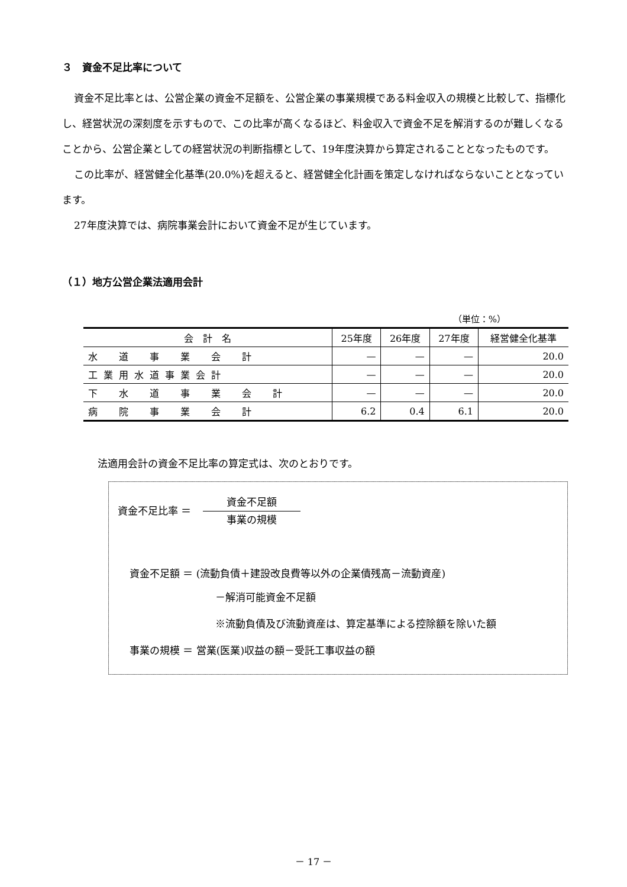３　資金不足比率について
資金不足比率とは、公営企業の資金不足額を、公営企業の事業規模である料金収入の規模と比較して、指標化し、経営状況の深刻度を示すもので、この比率が高くなるほど、料金収入で資金不足を解消するのが難しくなることから、公営企業としての経営状況の判断指標として、19年度決算から算定されることとなったものです。
この比率が、経営健全化基準(20.0%)を超えると、経営健全化計画を策定しなければならないこととなっています。
27年度決算では、病院事業会計において資金不足が生じています。
（１）地方公営企業法適用会計
（単位：%）
| 会 計 名 | 25年度 | 26年度 | 27年度 | 経営健全化基準 |
| --- | --- | --- | --- | --- |
| 水 道 事 業 会 計 | — | — | — | 20.0 |
| 工業用水道事業会計 | — | — | — | 20.0 |
| 下 水 道 事 業 会 計 | — | — | — | 20.0 |
| 病 院 事 業 会 計 | 6.2 | 0.4 | 6.1 | 20.0 |
法適用会計の資金不足比率の算定式は、次のとおりです。
資金不足比率 ＝
資金不足額
事業の規模
資金不足額 ＝ (流動負債＋建設改良費等以外の企業債残高－流動資産)
－解消可能資金不足額
※流動負債及び流動資産は、算定基準による控除額を除いた額
事業の規模 ＝ 営業(医業)収益の額－受託工事収益の額
－ 17 －